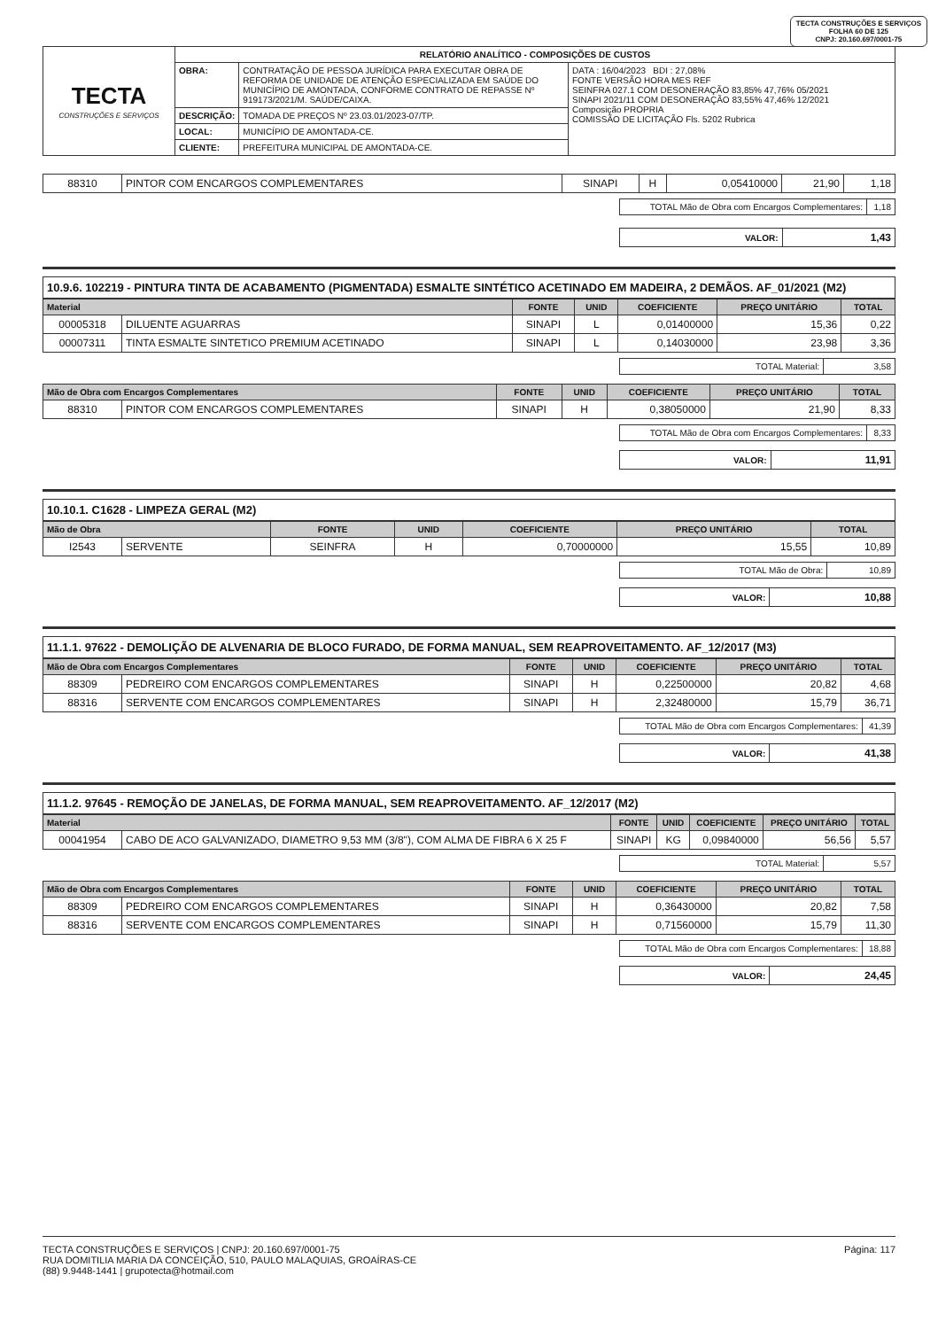TECTA CONSTRUÇÕES E SERVIÇOS
FOLHA 60 DE 125
CNPJ: 20.160.697/0001-75
| TECTA CONSTRUÇÕES E SERVIÇOS | RELATÓRIO ANALÍTICO - COMPOSIÇÕES DE CUSTOS | | |
| | OBRA: | CONTRATAÇÃO DE PESSOA JURÍDICA PARA EXECUTAR OBRA DE REFORMA DE UNIDADE DE ATENÇÃO ESPECIALIZADA EM SAÚDE DO MUNICÍPIO DE AMONTADA, CONFORME CONTRATO DE REPASSE Nº 919173/2021/M. SAÚDE/CAIXA. | DATA : 16/04/2023 BDI : 27,08% FONTE VERSÃO HORA MES REF SEINFRA 027.1 COM DESONERAÇÃO 83,85% 47,76% 05/2021 SINAPI 2021/11 COM DESONERAÇÃO 83,55% 47,46% 12/2021 Composição PROPRIA COMISSÃO DE LICITAÇÃO Fls. 5202 Rubrica |
| | DESCRIÇÃO: | TOMADA DE PREÇOS Nº 23.03.01/2023-07/TP. | |
| | LOCAL: | MUNICÍPIO DE AMONTADA-CE. | |
| | CLIENTE: | PREFEITURA MUNICIPAL DE AMONTADA-CE. | |
| 88310 | PINTOR COM ENCARGOS COMPLEMENTARES | SINAPI | H | 0,05410000 | 21,90 | 1,18 |
| TOTAL Mão de Obra com Encargos Complementares: | 1,18 |
| VALOR: | 1,43 |
10.9.6. 102219 - PINTURA TINTA DE ACABAMENTO (PIGMENTADA) ESMALTE SINTÉTICO ACETINADO EM MADEIRA, 2 DEMÃOS. AF_01/2021 (M2)
| Material | | FONTE | UNID | COEFICIENTE | PREÇO UNITÁRIO | TOTAL |
| --- | --- | --- | --- | --- | --- | --- |
| 00005318 | DILUENTE AGUARRAS | SINAPI | L | 0,01400000 | 15,36 | 0,22 |
| 00007311 | TINTA ESMALTE SINTETICO PREMIUM ACETINADO | SINAPI | L | 0,14030000 | 23,98 | 3,36 |
| TOTAL Material: | 3,58 |
| Mão de Obra com Encargos Complementares | | FONTE | UNID | COEFICIENTE | PREÇO UNITÁRIO | TOTAL |
| --- | --- | --- | --- | --- | --- | --- |
| 88310 | PINTOR COM ENCARGOS COMPLEMENTARES | SINAPI | H | 0,38050000 | 21,90 | 8,33 |
| TOTAL Mão de Obra com Encargos Complementares: | 8,33 |
| VALOR: | 11,91 |
10.10.1. C1628 - LIMPEZA GERAL (M2)
| Mão de Obra | | FONTE | UNID | COEFICIENTE | PREÇO UNITÁRIO | TOTAL |
| --- | --- | --- | --- | --- | --- | --- |
| I2543 | SERVENTE | SEINFRA | H | 0,70000000 | 15,55 | 10,89 |
| TOTAL Mão de Obra: | 10,89 |
| VALOR: | 10,88 |
11.1.1. 97622 - DEMOLIÇÃO DE ALVENARIA DE BLOCO FURADO, DE FORMA MANUAL, SEM REAPROVEITAMENTO. AF_12/2017 (M3)
| Mão de Obra com Encargos Complementares | | FONTE | UNID | COEFICIENTE | PREÇO UNITÁRIO | TOTAL |
| --- | --- | --- | --- | --- | --- | --- |
| 88309 | PEDREIRO COM ENCARGOS COMPLEMENTARES | SINAPI | H | 0,22500000 | 20,82 | 4,68 |
| 88316 | SERVENTE COM ENCARGOS COMPLEMENTARES | SINAPI | H | 2,32480000 | 15,79 | 36,71 |
| TOTAL Mão de Obra com Encargos Complementares: | 41,39 |
| VALOR: | 41,38 |
11.1.2. 97645 - REMOÇÃO DE JANELAS, DE FORMA MANUAL, SEM REAPROVEITAMENTO. AF_12/2017 (M2)
| Material | | FONTE | UNID | COEFICIENTE | PREÇO UNITÁRIO | TOTAL |
| --- | --- | --- | --- | --- | --- | --- |
| 00041954 | CABO DE ACO GALVANIZADO, DIAMETRO 9,53 MM (3/8"), COM ALMA DE FIBRA 6 X 25 F | SINAPI | KG | 0,09840000 | 56,56 | 5,57 |
| TOTAL Material: | 5,57 |
| Mão de Obra com Encargos Complementares | | FONTE | UNID | COEFICIENTE | PREÇO UNITÁRIO | TOTAL |
| --- | --- | --- | --- | --- | --- | --- |
| 88309 | PEDREIRO COM ENCARGOS COMPLEMENTARES | SINAPI | H | 0,36430000 | 20,82 | 7,58 |
| 88316 | SERVENTE COM ENCARGOS COMPLEMENTARES | SINAPI | H | 0,71560000 | 15,79 | 11,30 |
| TOTAL Mão de Obra com Encargos Complementares: | 18,88 |
| VALOR: | 24,45 |
TECTA CONSTRUÇÕES E SERVIÇOS | CNPJ: 20.160.697/0001-75
RUA DOMITILIA MARIA DA CONCEIÇÃO, 510, PAULO MALAQUIAS, GROAÍRAS-CE
(88) 9.9448-1441 | grupotecta@hotmail.com
Página: 117